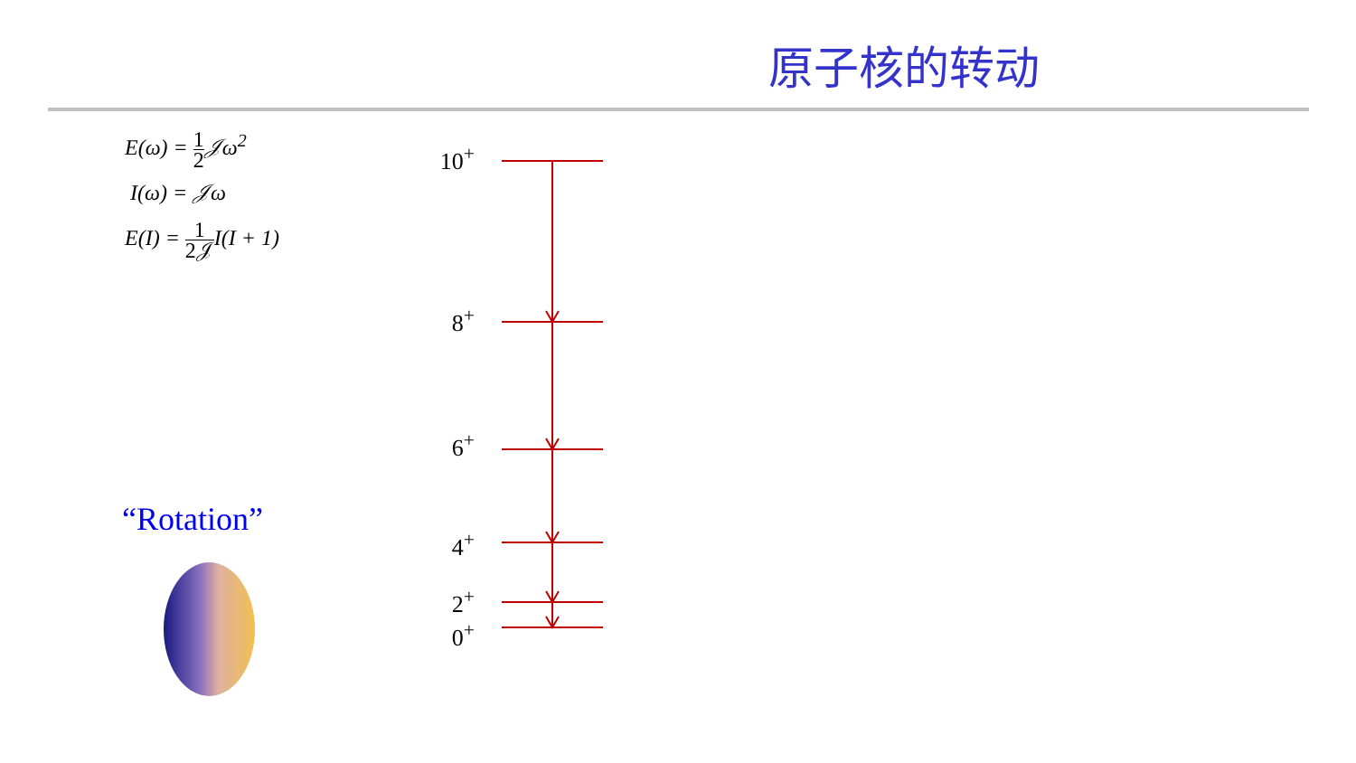原子核的转动
E(ω) = 1 2 𝒥ω<sup>2</sup>
I(ω) = 𝒥ω
E(I) = 1 2𝒥I(I + 1)
“Rotation”
10<sup>+</sup>
8<sup>+</sup>
6<sup>+</sup>
4<sup>+</sup>
2<sup>+</sup>
0<sup>+</sup>